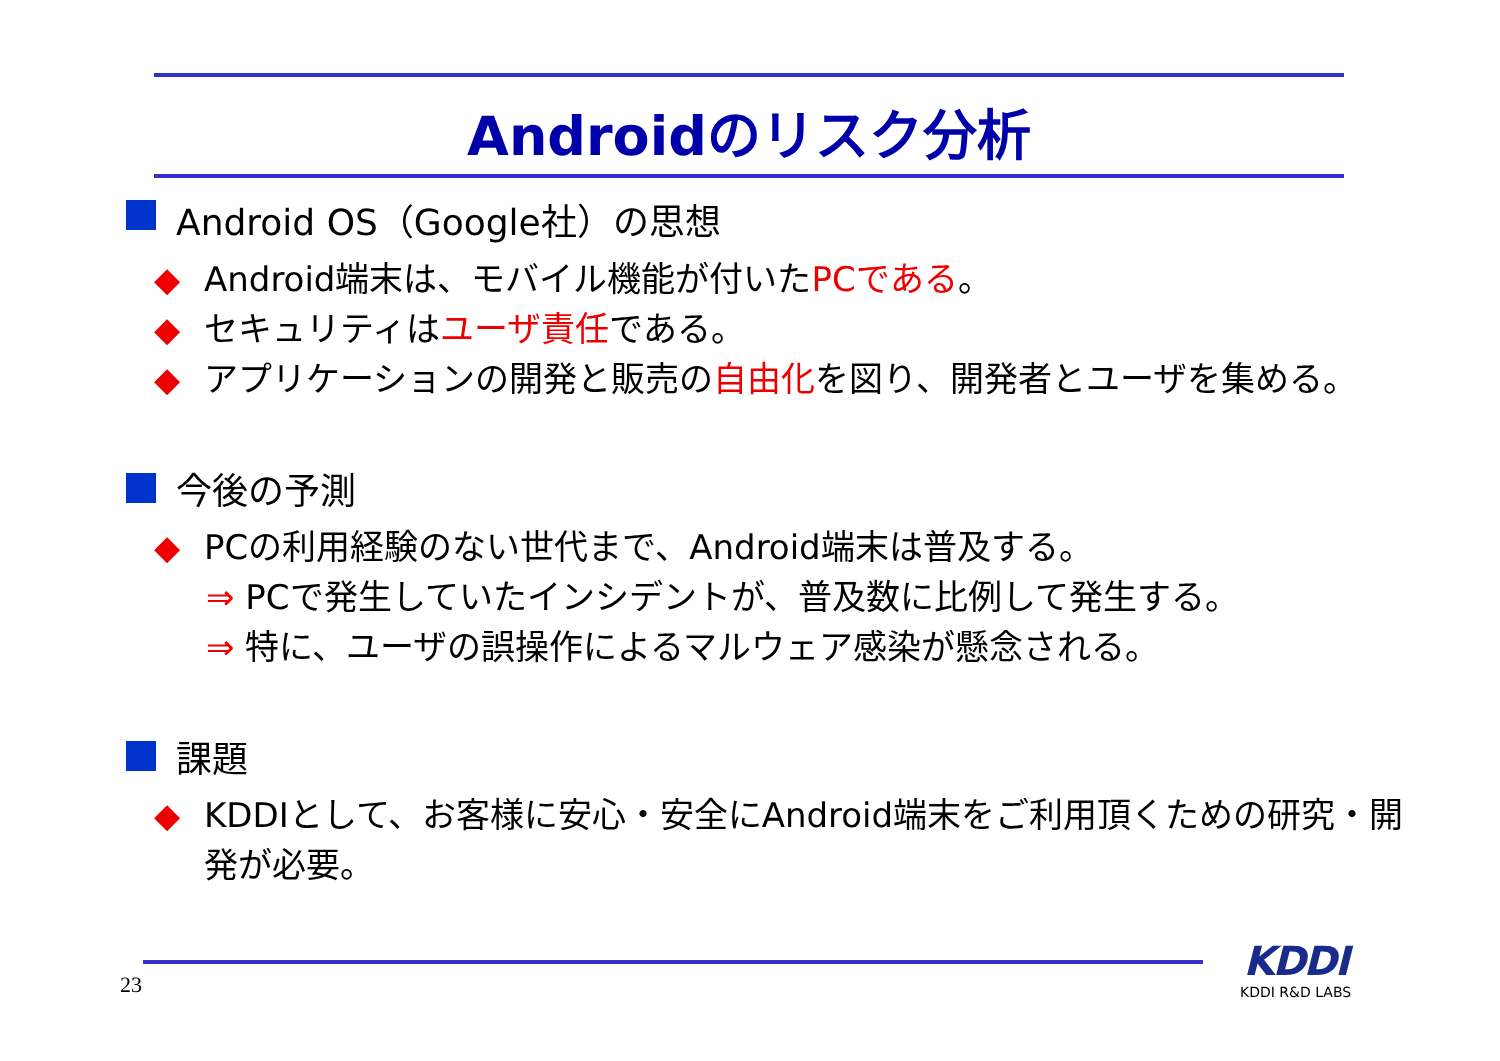Androidのリスク分析
Android OS（Google社）の思想
◆ Android端末は、モバイル機能が付いたPCである。
◆ セキュリティはユーザ責任である。
◆ アプリケーションの開発と販売の自由化を図り、開発者とユーザを集める。
今後の予測
◆ PCの利用経験のない世代まで、Android端末は普及する。
⇒ PCで発生していたインシデントが、普及数に比例して発生する。
⇒ 特に、ユーザの誤操作によるマルウェア感染が懸念される。
課題
◆ KDDIとして、お客様に安心・安全にAndroid端末をご利用頂くための研究・開発が必要。
23
KDDI
KDDI R&D LABS